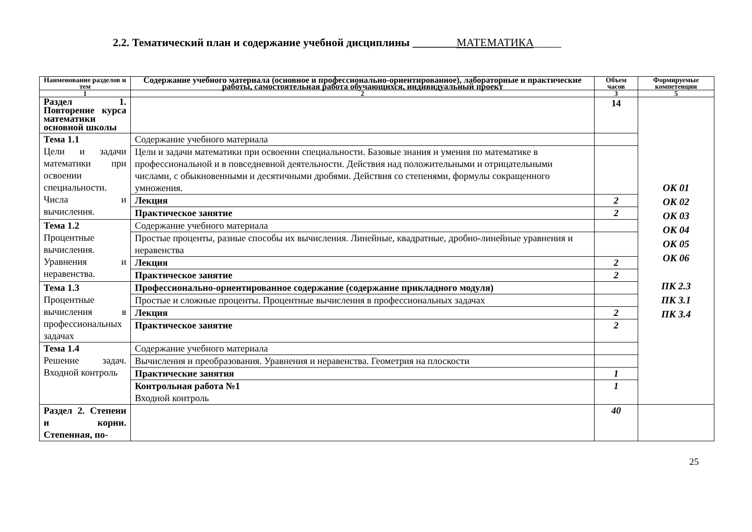2.2. Тематический план и содержание учебной дисциплины ________МАТЕМАТИКА_____
| Наименование разделов и тем | Содержание учебного материала (основное и профессионально-ориентированное), лабораторные и практические работы, самостоятельная работа обучающихся, индивидуальный проект | Объем часов | Формируемые компетенции |
| --- | --- | --- | --- |
| 1 | 2 | 3 | 5 |
| Раздел 1. Повторение курса математики основной школы | | 14 | ОК 01 ОК 02 ОК 03 ОК 04 ОК 05 ОК 06 ПК 2.3 ПК 3.1 ПК 3.4 |
| Тема 1.1 Цели и задачи математики при освоении специальности. Числа и вычисления. | Содержание учебного материала | | |
| | Цели и задачи математики при освоении специальности. Базовые знания и умения по математике в профессиональной и в повседневной деятельности. Действия над положительными и отрицательными числами, с обыкновенными и десятичными дробями. Действия со степенями, формулы сокращенного умножения. | | |
| | Лекция | 2 | |
| | Практическое занятие | 2 | |
| Тема 1.2 Процентные вычисления. Уравнения и неравенства. | Содержание учебного материала | | |
| | Простые проценты, разные способы их вычисления. Линейные, квадратные, дробно-линейные уравнения и неравенства | | |
| | Лекция | 2 | |
| | Практическое занятие | 2 | |
| Тема 1.3 Процентные вычисления в профессиональных задачах | Профессионально-ориентированное содержание (содержание прикладного модуля) | | |
| | Простые и сложные проценты. Процентные вычисления в профессиональных задачах | | |
| | Лекция | 2 | |
| | Практическое занятие | 2 | |
| Тема 1.4 Решение задач. Входной контроль | Содержание учебного материала | | |
| | Вычисления и преобразования. Уравнения и неравенства. Геометрия на плоскости | | |
| | Практические занятия | 1 | |
| | Контрольная работа №1 Входной контроль | 1 | |
| Раздел 2. Степени и корни. Степенная, по- | | 40 | |
25